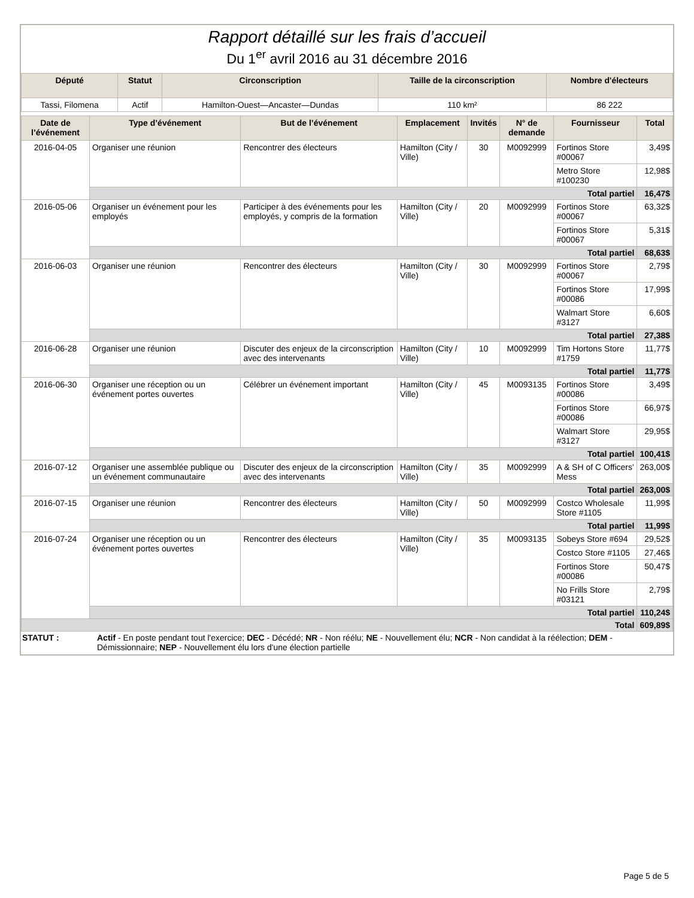Rapport détaillé sur les frais d’accueil
Du 1<sup>er</sup> avril 2016 au 31 décembre 2016
| Député | Statut | Circonscription | Taille de la circonscription | Nombre d'électeurs |
| --- | --- | --- | --- | --- |
| Tassi, Filomena | Actif | Hamilton-Ouest—Ancaster—Dundas | 110 km² | 86 222 |
| Date de l’événement | Type d’événement | But de l’événement | Emplacement | Invités | N° de demande | Fournisseur | Total |
| --- | --- | --- | --- | --- | --- | --- | --- |
| 2016-04-05 | Organiser une réunion | Rencontrer des électeurs | Hamilton (City / Ville) | 30 | M0092999 | Fortinos Store #00067 | 3,49$ |
| | | | | | | Metro Store #100230 | 12,98$ |
| | Total partiel | | | | | | 16,47$ |
| 2016-05-06 | Organiser un événement pour les employés | Participer à des événements pour les employés, y compris de la formation | Hamilton (City / Ville) | 20 | M0092999 | Fortinos Store #00067 | 63,32$ |
| | | | | | | Fortinos Store #00067 | 5,31$ |
| | Total partiel | | | | | | 68,63$ |
| 2016-06-03 | Organiser une réunion | Rencontrer des électeurs | Hamilton (City / Ville) | 30 | M0092999 | Fortinos Store #00067 | 2,79$ |
| | | | | | | Fortinos Store #00086 | 17,99$ |
| | | | | | | Walmart Store #3127 | 6,60$ |
| | Total partiel | | | | | | 27,38$ |
| 2016-06-28 | Organiser une réunion | Discuter des enjeux de la circonscription avec des intervenants | Hamilton (City / Ville) | 10 | M0092999 | Tim Hortons Store #1759 | 11,77$ |
| | Total partiel | | | | | | 11,77$ |
| 2016-06-30 | Organiser une réception ou un événement portes ouvertes | Célébrer un événement important | Hamilton (City / Ville) | 45 | M0093135 | Fortinos Store #00086 | 3,49$ |
| | | | | | | Fortinos Store #00086 | 66,97$ |
| | | | | | | Walmart Store #3127 | 29,95$ |
| | Total partiel | | | | | | 100,41$ |
| 2016-07-12 | Organiser une assemblée publique ou un événement communautaire | Discuter des enjeux de la circonscription avec des intervenants | Hamilton (City / Ville) | 35 | M0092999 | A & SH of C Officers' Mess | 263,00$ |
| | Total partiel | | | | | | 263,00$ |
| 2016-07-15 | Organiser une réunion | Rencontrer des électeurs | Hamilton (City / Ville) | 50 | M0092999 | Costco Wholesale Store #1105 | 11,99$ |
| | Total partiel | | | | | | 11,99$ |
| 2016-07-24 | Organiser une réception ou un événement portes ouvertes | Rencontrer des électeurs | Hamilton (City / Ville) | 35 | M0093135 | Sobeys Store #694 | 29,52$ |
| | | | | | | Costco Store #1105 | 27,46$ |
| | | | | | | Fortinos Store #00086 | 50,47$ |
| | | | | | | No Frills Store #03121 | 2,79$ |
| | Total partiel | | | | | | 110,24$ |
| Total | | | | | | | 609,89$ |
STATUT : Actif - En poste pendant tout l'exercice; DEC - Décédé; NR - Non réélu; NE - Nouvellement élu; NCR - Non candidat à la réélection; DEM - Démissionnaire; NEP - Nouvellement élu lors d'une élection partielle
Page 5 de 5